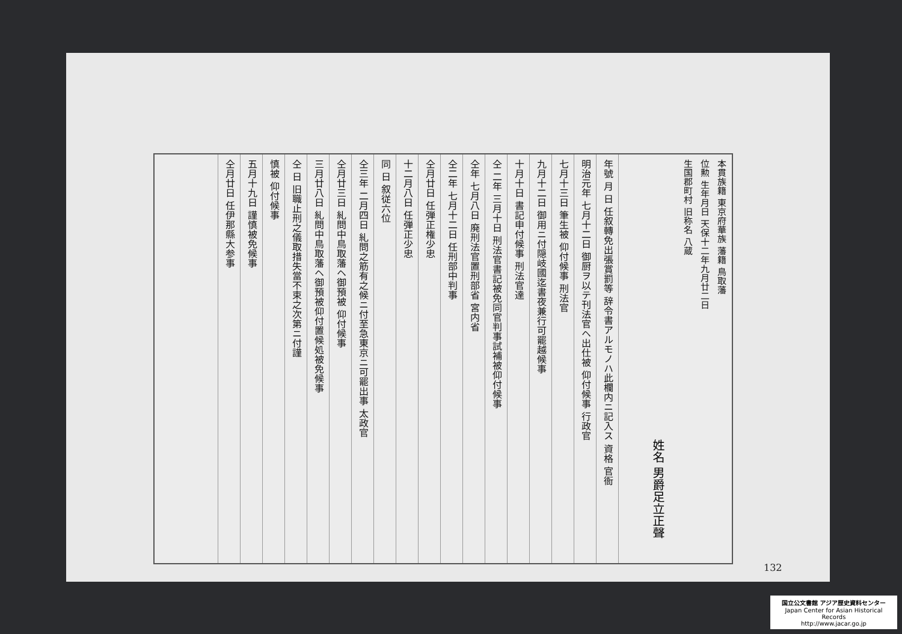本貫族籍 東京府華族 藩籍 鳥取藩
位勲 生年月日 天保十二年九月廿二日
生国郡町村 旧称名 八蔵
年號 月 日 任叙轉免出張賞罰等 辞令書アルモノハ此欄内ニ記入ス 資格 官衙
明治元年 七月十二日 御厨ヲ以テ刊法官ヘ出仕被 仰付候事 行政官
七月十三日 筆生被 仰付候事 刑法官
九月十二日 御用ニ付隠岐國迄書夜兼行可罷越候事
十月十日 書記申付候事 刑法官達
仝 二年 三月十日 刑法官書記被免同官判事試補被仰付候事
仝年 七月八日 廃刑法官置刑部省 宮内省
仝二年 七月十二日 任刑部中判事
仝月廿日 任弾正権少忠
十二月八日 任弾正少忠
同 日 叙従六位
仝三年 二月四日 糺問之筋有之候ニ付至急東京ニ可罷出事 太政官
仝月廿三日 糺問中鳥取藩ヘ御預被 仰付候事
三月廿八日 糺問中鳥取藩ヘ御預被仰付置候処被免候事
仝 日 旧職止刑之儀取措失當不束之次第ニ付謹
慎被 仰付候事
五月十九日 謹慎被免候事
仝月廿日 任伊那縣大参事
姓名 男爵足立正聲
132
国立公文書館 アジア歴史資料センター
Japan Center for Asian Historical Records
http://www.jacar.go.jp